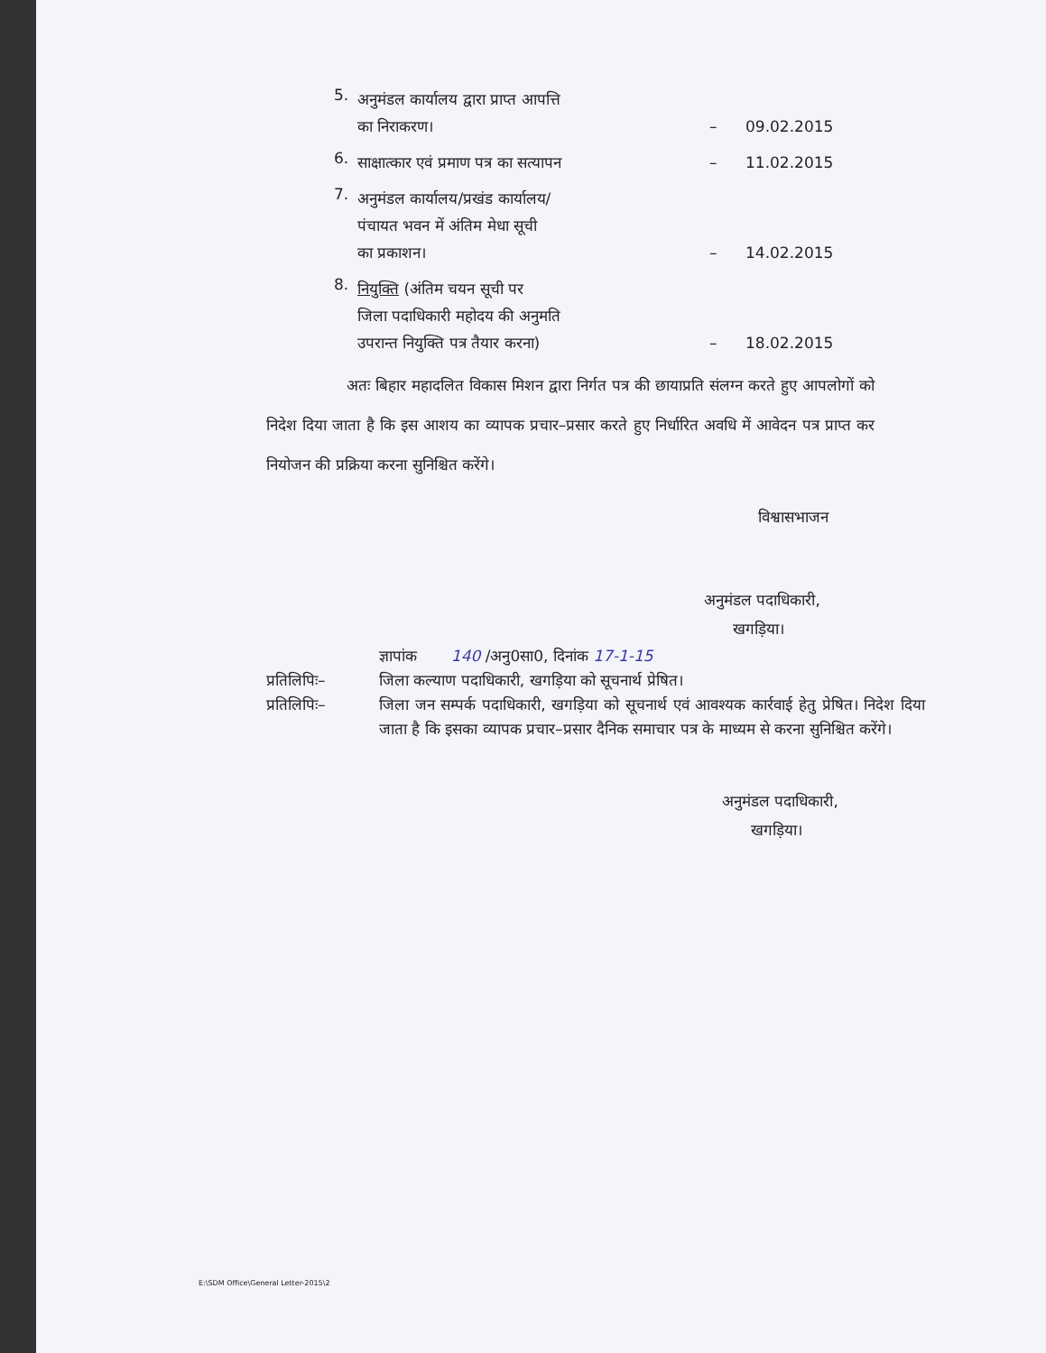5. अनुमंडल कार्यालय द्वारा प्राप्त आपत्ति
का निराकरण। – 09.02.2015
6. साक्षात्कार एवं प्रमाण पत्र का सत्यापन – 11.02.2015
7. अनुमंडल कार्यालय/प्रखंड कार्यालय/
पंचायत भवन में अंतिम मेधा सूची
का प्रकाशन। – 14.02.2015
8. नियुक्ति (अंतिम चयन सूची पर
जिला पदाधिकारी महोदय की अनुमति
उपरान्त नियुक्ति पत्र तैयार करना) – 18.02.2015
अतः बिहार महादलित विकास मिशन द्वारा निर्गत पत्र की छायाप्रति संलग्न करते हुए आपलोगों को निदेश दिया जाता है कि इस आशय का व्यापक प्रचार–प्रसार करते हुए निर्धारित अवधि में आवेदन पत्र प्राप्त कर नियोजन की प्रक्रिया करना सुनिश्चित करेंगे।
विश्वासभाजन
अनुमंडल पदाधिकारी,
खगड़िया।
ज्ञापांक 140 /अनु0सा0, दिनांक 17-1-15
प्रतिलिपिः– जिला कल्याण पदाधिकारी, खगड़िया को सूचनार्थ प्रेषित।
प्रतिलिपिः– जिला जन सम्पर्क पदाधिकारी, खगड़िया को सूचनार्थ एवं आवश्यक कार्रवाई हेतु प्रेषित। निदेश दिया जाता है कि इसका व्यापक प्रचार–प्रसार दैनिक समाचार पत्र के माध्यम से करना सुनिश्चित करेंगे।
अनुमंडल पदाधिकारी,
खगड़िया।
E:\SDM Office\General Letter-2015\2